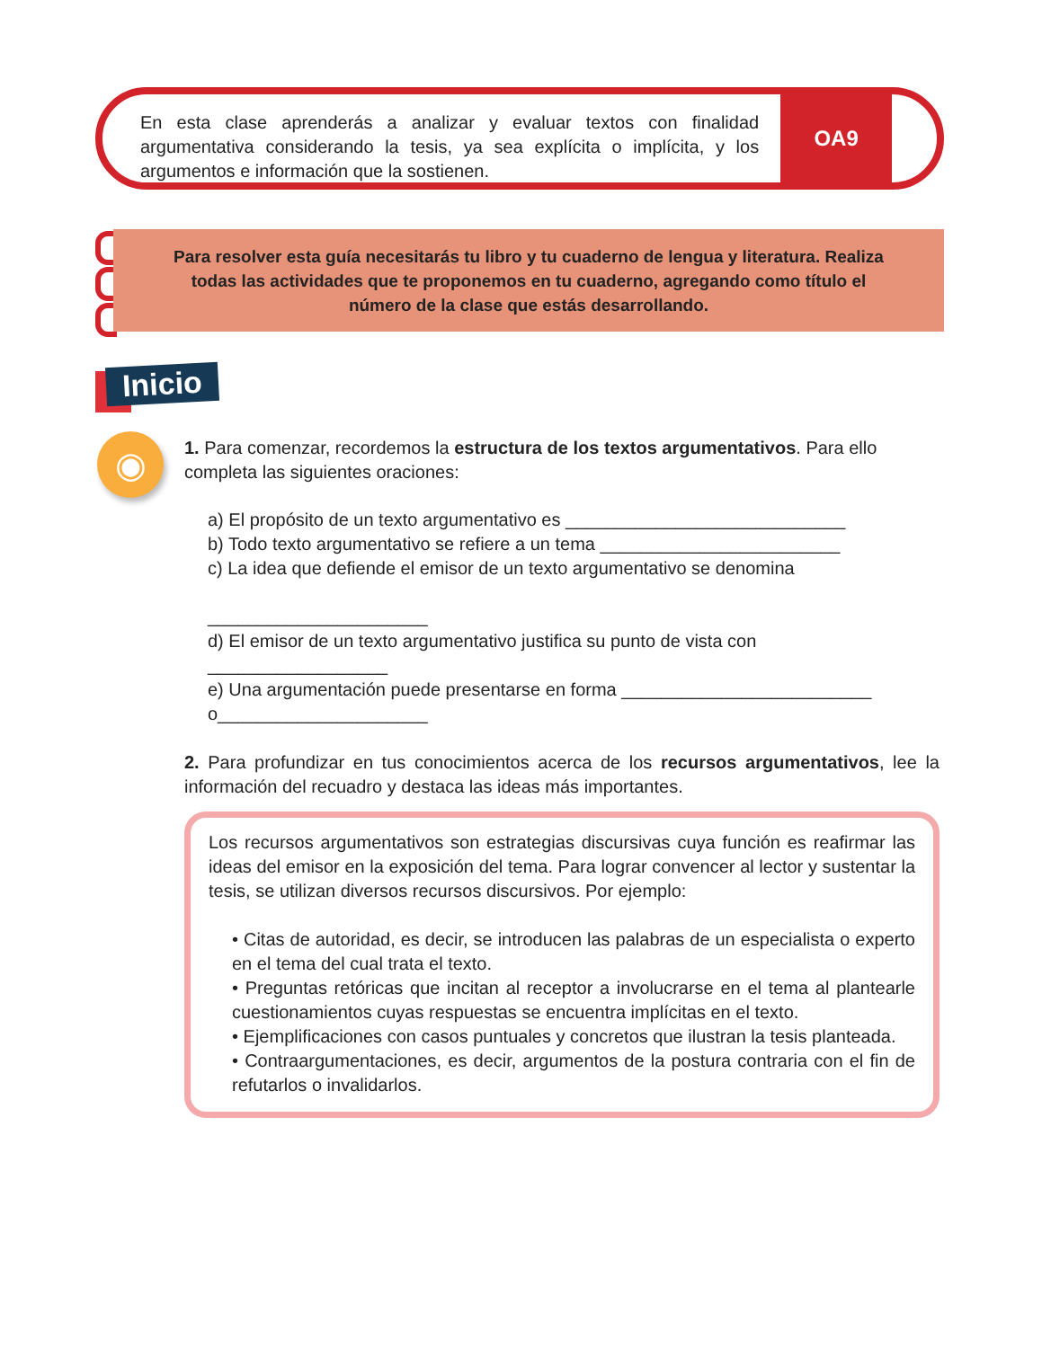En esta clase aprenderás a analizar y evaluar textos con finalidad argumentativa considerando la tesis, ya sea explícita o implícita, y los argumentos e información que la sostienen.
OA9
Para resolver esta guía necesitarás tu libro y tu cuaderno de lengua y literatura. Realiza todas las actividades que te proponemos en tu cuaderno, agregando como título el número de la clase que estás desarrollando.
Inicio
◉
1. Para comenzar, recordemos la estructura de los textos argumentativos. Para ello completa las siguientes oraciones:
a) El propósito de un texto argumentativo es ____________________________
b) Todo texto argumentativo se refiere a un tema ________________________
c) La idea que defiende el emisor de un texto argumentativo se denomina
______________________
d) El emisor de un texto argumentativo justifica su punto de vista con __________________
e) Una argumentación puede presentarse en forma _________________________
o_____________________
2. Para profundizar en tus conocimientos acerca de los recursos argumentativos, lee la información del recuadro y destaca las ideas más importantes.
Los recursos argumentativos son estrategias discursivas cuya función es reafirmar las ideas del emisor en la exposición del tema. Para lograr convencer al lector y sustentar la tesis, se utilizan diversos recursos discursivos. Por ejemplo:
• Citas de autoridad, es decir, se introducen las palabras de un especialista o experto en el tema del cual trata el texto.
• Preguntas retóricas que incitan al receptor a involucrarse en el tema al plantearle cuestionamientos cuyas respuestas se encuentra implícitas en el texto.
• Ejemplificaciones con casos puntuales y concretos que ilustran la tesis planteada.
• Contraargumentaciones, es decir, argumentos de la postura contraria con el fin de refutarlos o invalidarlos.